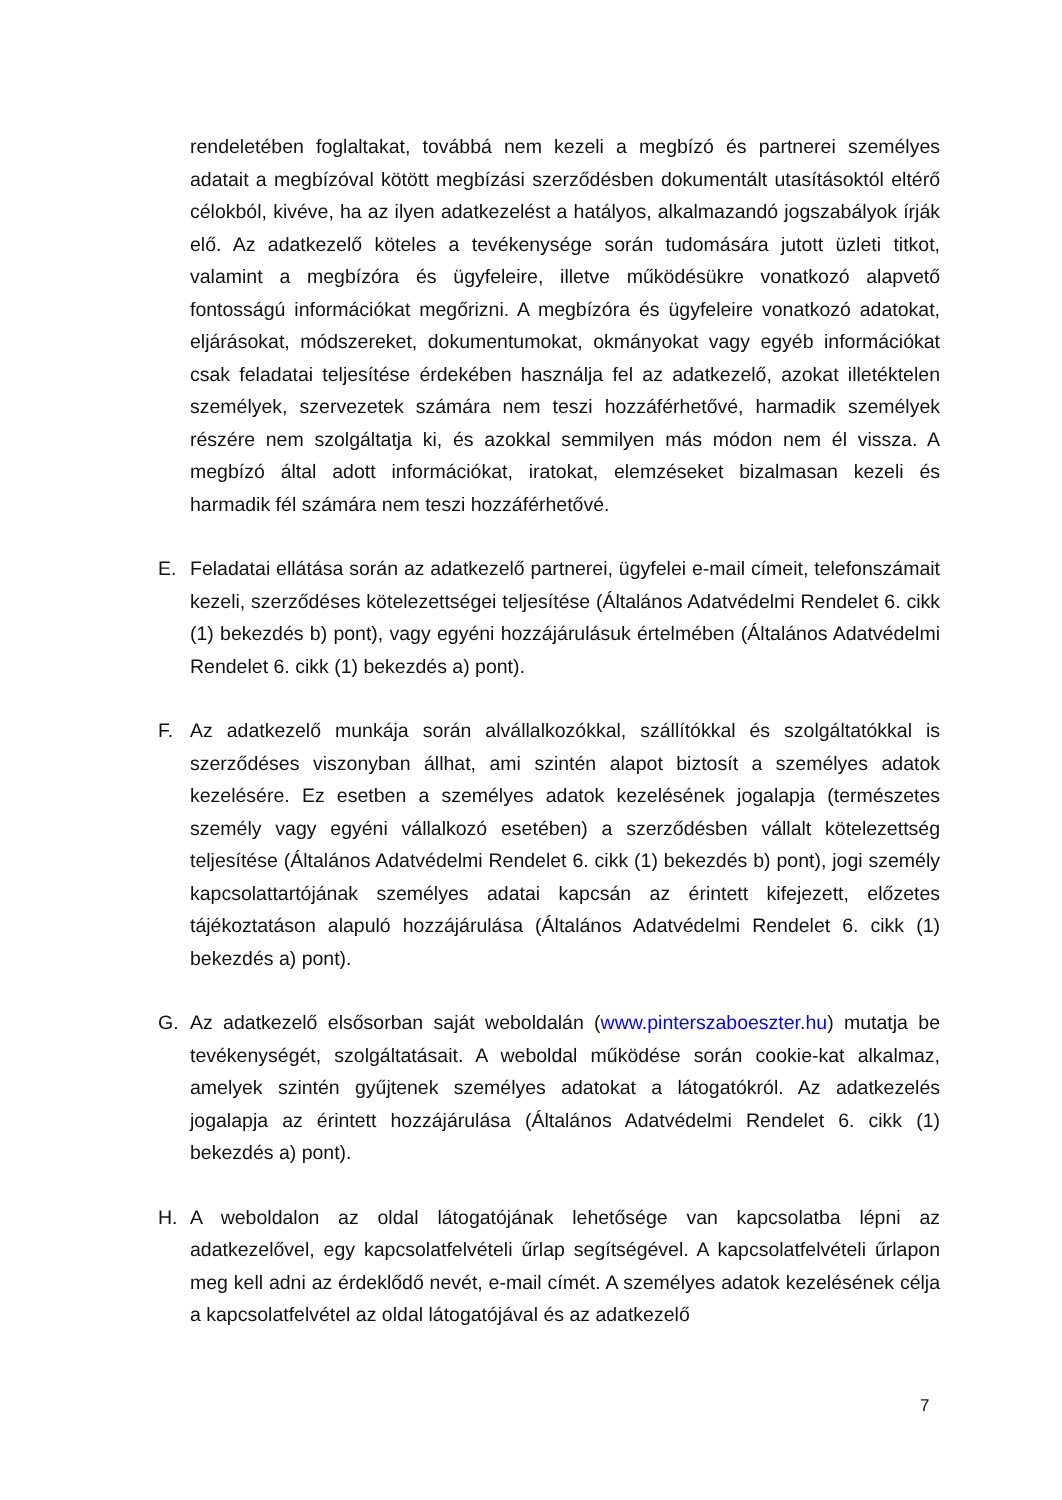rendeletében foglaltakat, továbbá nem kezeli a megbízó és partnerei személyes adatait a megbízóval kötött megbízási szerződésben dokumentált utasításoktól eltérő célokból, kivéve, ha az ilyen adatkezelést a hatályos, alkalmazandó jogszabályok írják elő. Az adatkezelő köteles a tevékenysége során tudomására jutott üzleti titkot, valamint a megbízóra és ügyfeleire, illetve működésükre vonatkozó alapvető fontosságú információkat megőrizni. A megbízóra és ügyfeleire vonatkozó adatokat, eljárásokat, módszereket, dokumentumokat, okmányokat vagy egyéb információkat csak feladatai teljesítése érdekében használja fel az adatkezelő, azokat illetéktelen személyek, szervezetek számára nem teszi hozzáférhetővé, harmadik személyek részére nem szolgáltatja ki, és azokkal semmilyen más módon nem él vissza. A megbízó által adott információkat, iratokat, elemzéseket bizalmasan kezeli és harmadik fél számára nem teszi hozzáférhetővé.
E. Feladatai ellátása során az adatkezelő partnerei, ügyfelei e-mail címeit, telefonszámait kezeli, szerződéses kötelezettségei teljesítése (Általános Adatvédelmi Rendelet 6. cikk (1) bekezdés b) pont), vagy egyéni hozzájárulásuk értelmében (Általános Adatvédelmi Rendelet 6. cikk (1) bekezdés a) pont).
F. Az adatkezelő munkája során alvállalkozókkal, szállítókkal és szolgáltatókkal is szerződéses viszonyban állhat, ami szintén alapot biztosít a személyes adatok kezelésére. Ez esetben a személyes adatok kezelésének jogalapja (természetes személy vagy egyéni vállalkozó esetében) a szerződésben vállalt kötelezettség teljesítése (Általános Adatvédelmi Rendelet 6. cikk (1) bekezdés b) pont), jogi személy kapcsolattartójának személyes adatai kapcsán az érintett kifejezett, előzetes tájékoztatáson alapuló hozzájárulása (Általános Adatvédelmi Rendelet 6. cikk (1) bekezdés a) pont).
G. Az adatkezelő elsősorban saját weboldalán (www.pinterszaboeszter.hu) mutatja be tevékenységét, szolgáltatásait. A weboldal működése során cookie-kat alkalmaz, amelyek szintén gyűjtenek személyes adatokat a látogatókról. Az adatkezelés jogalapja az érintett hozzájárulása (Általános Adatvédelmi Rendelet 6. cikk (1) bekezdés a) pont).
H. A weboldalon az oldal látogatójának lehetősége van kapcsolatba lépni az adatkezelővel, egy kapcsolatfelvételi űrlap segítségével. A kapcsolatfelvételi űrlapon meg kell adni az érdeklődő nevét, e-mail címét. A személyes adatok kezelésének célja a kapcsolatfelvétel az oldal látogatójával és az adatkezelő
7